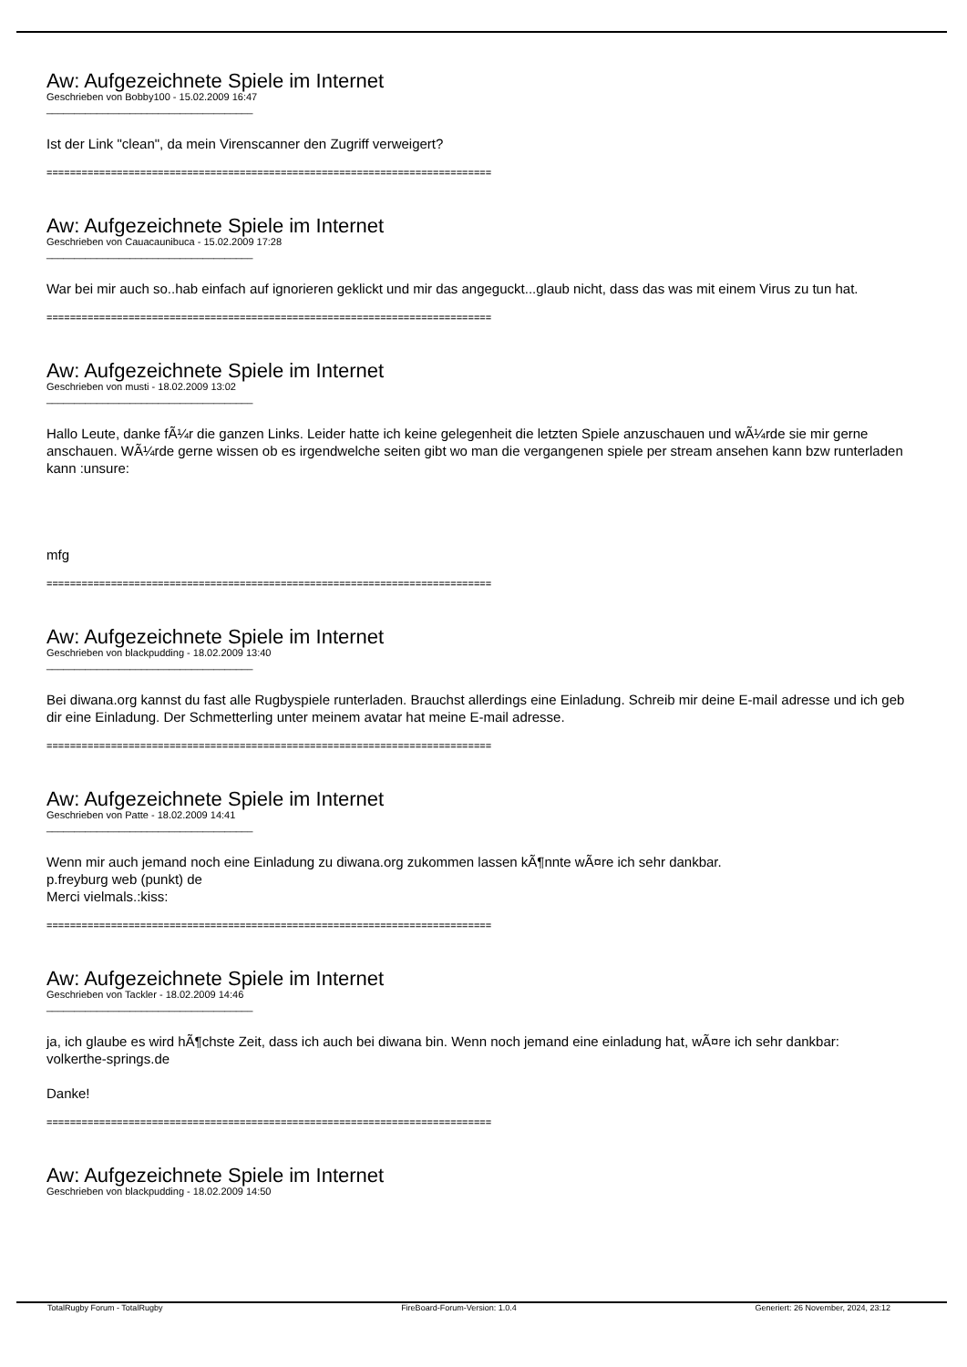Aw: Aufgezeichnete Spiele im Internet
Geschrieben von Bobby100 - 15.02.2009 16:47
_____________________________________
Ist der Link "clean", da mein Virenscanner den Zugriff verweigert?
============================================================================
Aw: Aufgezeichnete Spiele im Internet
Geschrieben von Cauacaunibuca - 15.02.2009 17:28
_____________________________________
War bei mir auch so..hab einfach auf ignorieren geklickt und mir das angeguckt...glaub nicht, dass das was mit einem Virus zu tun hat.
============================================================================
Aw: Aufgezeichnete Spiele im Internet
Geschrieben von musti - 18.02.2009 13:02
_____________________________________
Hallo Leute, danke fÃ¼r die ganzen Links. Leider hatte ich keine gelegenheit die letzten Spiele anzuschauen und wÃ¼rde sie mir gerne anschauen. WÃ¼rde gerne wissen ob es irgendwelche seiten gibt wo man die vergangenen spiele per stream ansehen kann bzw runterladen kann :unsure:
mfg
============================================================================
Aw: Aufgezeichnete Spiele im Internet
Geschrieben von blackpudding - 18.02.2009 13:40
_____________________________________
Bei diwana.org kannst du fast alle Rugbyspiele runterladen. Brauchst allerdings eine Einladung. Schreib mir deine E-mail adresse und ich geb dir eine Einladung. Der Schmetterling unter meinem avatar hat meine E-mail adresse.
============================================================================
Aw: Aufgezeichnete Spiele im Internet
Geschrieben von Patte - 18.02.2009 14:41
_____________________________________
Wenn mir auch jemand noch eine Einladung zu diwana.org zukommen lassen kÃ¶nnte wÃ¤re ich sehr dankbar.
p.freyburg web (punkt) de
Merci vielmals.:kiss:
============================================================================
Aw: Aufgezeichnete Spiele im Internet
Geschrieben von Tackler - 18.02.2009 14:46
_____________________________________
ja, ich glaube es wird hÃ¶chste Zeit, dass ich auch bei diwana bin. Wenn noch jemand eine einladung hat, wÃ¤re ich sehr dankbar:
volkerthe-springs.de
Danke!
============================================================================
Aw: Aufgezeichnete Spiele im Internet
Geschrieben von blackpudding - 18.02.2009 14:50
TotalRugby Forum - TotalRugby FireBoard-Forum-Version: 1.0.4 Generiert: 26 November, 2024, 23:12